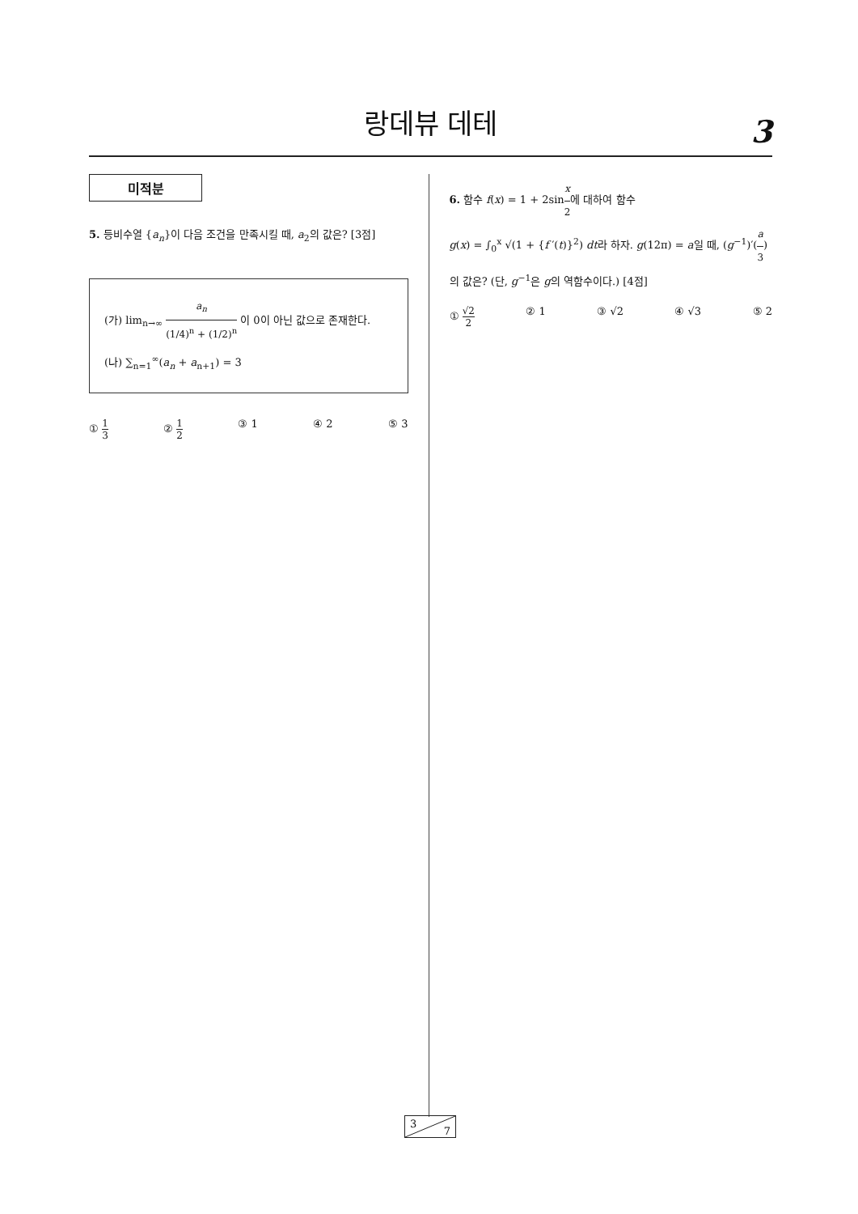랑데뷰 데테
3
미적분
5. 등비수열 {a<sub>n</sub>}이 다음 조건을 만족시킬 때, a<sub>2</sub>의 값은? [3점]
(가) lim<sub>n→∞</sub> a<sub>n</sub> (1/4)<sup>n</sup> + (1/2)<sup>n</sup> 이 0이 아닌 값으로 존재한다.
(나) ∑<sub>n=1</sub><sup>∞</sup>(a<sub>n</sub> + a<sub>n+1</sub>) = 3
① 1 3 ② 1 2 ③ 1 ④ 2 ⑤ 3
6. 함수 f(x) = 1 + 2sinx 2에 대하여 함수
g(x) = ∫<sub>0</sub><sup>x</sup> √(1 + {f ′(t)}<sup>2</sup>) dt라 하자. g(12π) = a일 때, (g<sup>−1</sup>)′(a 3)의 값은? (단, g<sup>−1</sup>은 g의 역함수이다.) [4점]
① √2 2 ② 1 ③ √2 ④ √3 ⑤ 2
3
7